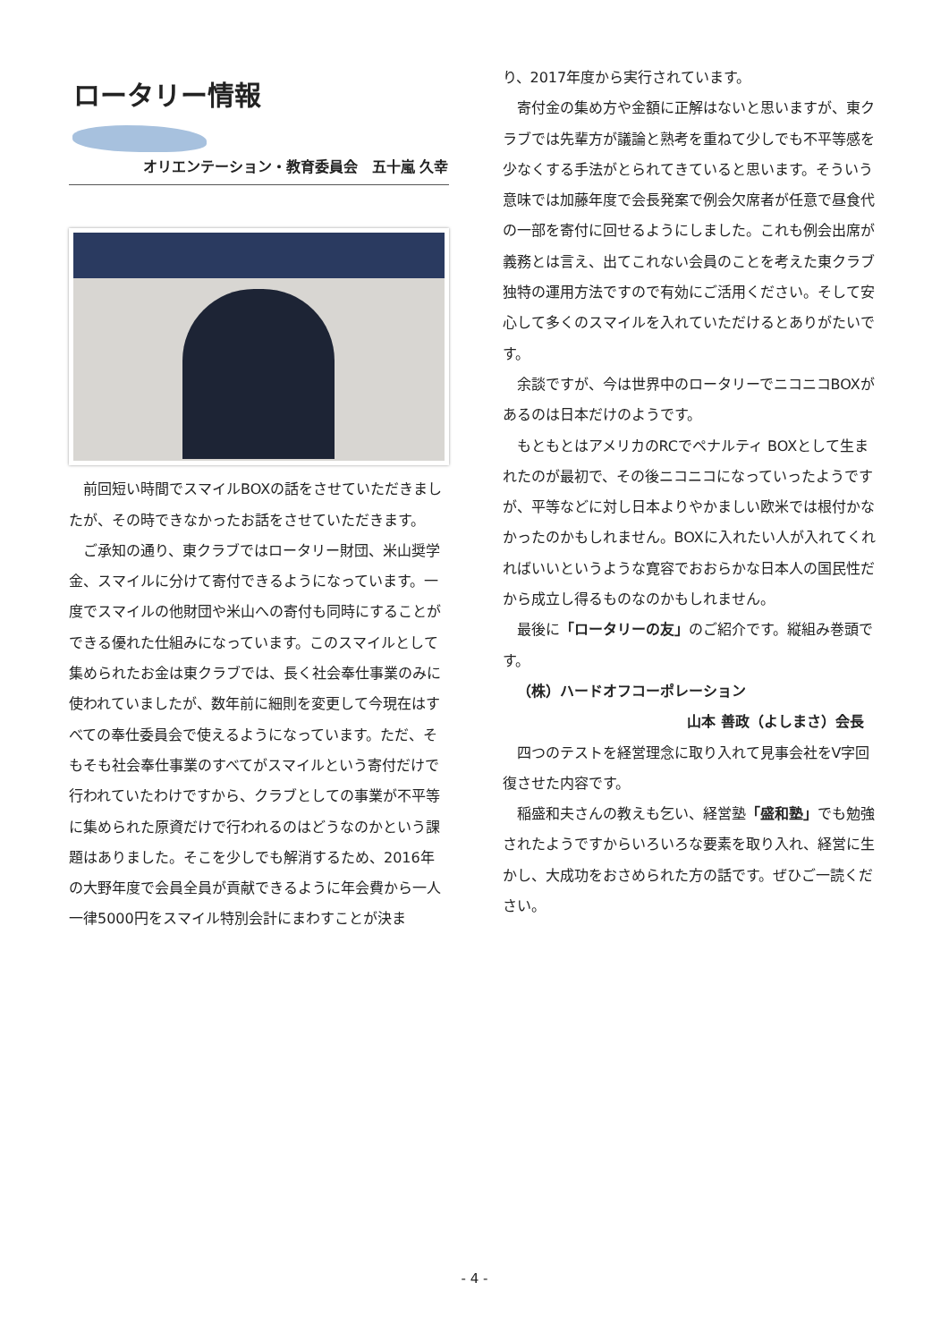ロータリー情報
オリエンテーション・教育委員会　五十嵐 久幸
前回短い時間でスマイルBOXの話をさせていただきましたが、その時できなかったお話をさせていただきます。
ご承知の通り、東クラブではロータリー財団、米山奨学金、スマイルに分けて寄付できるようになっています。一度でスマイルの他財団や米山への寄付も同時にすることができる優れた仕組みになっています。このスマイルとして集められたお金は東クラブでは、長く社会奉仕事業のみに使われていましたが、数年前に細則を変更して今現在はすべての奉仕委員会で使えるようになっています。ただ、そもそも社会奉仕事業のすべてがスマイルという寄付だけで行われていたわけですから、クラブとしての事業が不平等に集められた原資だけで行われるのはどうなのかという課題はありました。そこを少しでも解消するため、2016年の大野年度で会員全員が貢献できるように年会費から一人一律5000円をスマイル特別会計にまわすことが決ま
り、2017年度から実行されています。
寄付金の集め方や金額に正解はないと思いますが、東クラブでは先輩方が議論と熟考を重ねて少しでも不平等感を少なくする手法がとられてきていると思います。そういう意味では加藤年度で会長発案で例会欠席者が任意で昼食代の一部を寄付に回せるようにしました。これも例会出席が義務とは言え、出てこれない会員のことを考えた東クラブ独特の運用方法ですので有効にご活用ください。そして安心して多くのスマイルを入れていただけるとありがたいです。
余談ですが、今は世界中のロータリーでニコニコBOXがあるのは日本だけのようです。
もともとはアメリカのRCでペナルティ BOXとして生まれたのが最初で、その後ニコニコになっていったようですが、平等などに対し日本よりやかましい欧米では根付かなかったのかもしれません。BOXに入れたい人が入れてくれればいいというような寛容でおおらかな日本人の国民性だから成立し得るものなのかもしれません。
最後に「ロータリーの友」のご紹介です。縦組み巻頭です。
（株）ハードオフコーポレーション
山本 善政（よしまさ）会長
四つのテストを経営理念に取り入れて見事会社をV字回復させた内容です。
稲盛和夫さんの教えも乞い、経営塾「盛和塾」でも勉強されたようですからいろいろな要素を取り入れ、経営に生かし、大成功をおさめられた方の話です。ぜひご一読ください。
- 4 -